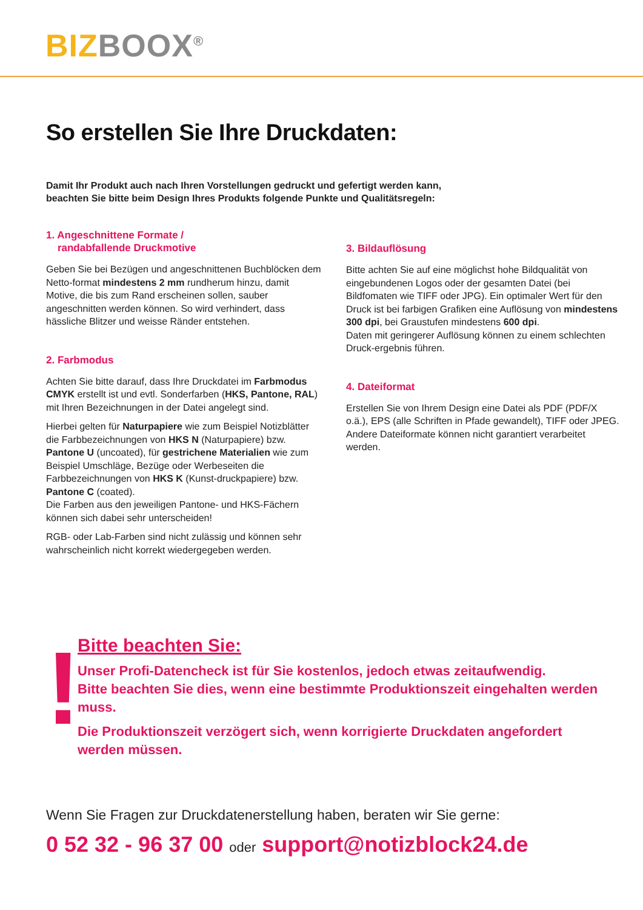BIZ BOOX<sup>®</sup>
So erstellen Sie Ihre Druckdaten:
Damit Ihr Produkt auch nach Ihren Vorstellungen gedruckt und gefertigt werden kann,
beachten Sie bitte beim Design Ihres Produkts folgende Punkte und Qualitätsregeln:
1. Angeschnittene Formate /
randabfallende Druckmotive
Geben Sie bei Bezügen und angeschnittenen Buchblöcken dem Netto-format mindestens 2 mm rundherum hinzu, damit Motive, die bis zum Rand erscheinen sollen, sauber angeschnitten werden können. So wird verhindert, dass hässliche Blitzer und weisse Ränder entstehen.
2. Farbmodus
Achten Sie bitte darauf, dass Ihre Druckdatei im Farbmodus CMYK erstellt ist und evtl. Sonderfarben (HKS, Pantone, RAL) mit Ihren Bezeichnungen in der Datei angelegt sind.
Hierbei gelten für Naturpapiere wie zum Beispiel Notizblätter die Farbbezeichnungen von HKS N (Naturpapiere) bzw. Pantone U (uncoated), für gestrichene Materialien wie zum Beispiel Umschläge, Bezüge oder Werbeseiten die Farbbezeichnungen von HKS K (Kunst-druckpapiere) bzw. Pantone C (coated).
Die Farben aus den jeweiligen Pantone- und HKS-Fächern können sich dabei sehr unterscheiden!
RGB- oder Lab-Farben sind nicht zulässig und können sehr wahrscheinlich nicht korrekt wiedergegeben werden.
3. Bildauflösung
Bitte achten Sie auf eine möglichst hohe Bildqualität von eingebundenen Logos oder der gesamten Datei (bei Bildfomaten wie TIFF oder JPG). Ein optimaler Wert für den Druck ist bei farbigen Grafiken eine Auflösung von mindestens 300 dpi, bei Graustufen mindestens 600 dpi.
Daten mit geringerer Auflösung können zu einem schlechten Druck-ergebnis führen.
4. Dateiformat
Erstellen Sie von Ihrem Design eine Datei als PDF (PDF/X o.ä.), EPS (alle Schriften in Pfade gewandelt), TIFF oder JPEG.
Andere Dateiformate können nicht garantiert verarbeitet werden.
!
Bitte beachten Sie:
Unser Profi-Datencheck ist für Sie kostenlos, jedoch etwas zeitaufwendig.
Bitte beachten Sie dies, wenn eine bestimmte Produktionszeit eingehalten werden muss.
Die Produktionszeit verzögert sich, wenn korrigierte Druckdaten angefordert
werden müssen.
Wenn Sie Fragen zur Druckdatenerstellung haben, beraten wir Sie gerne:
0 52 32 - 96 37 00 oder support@notizblock24.de